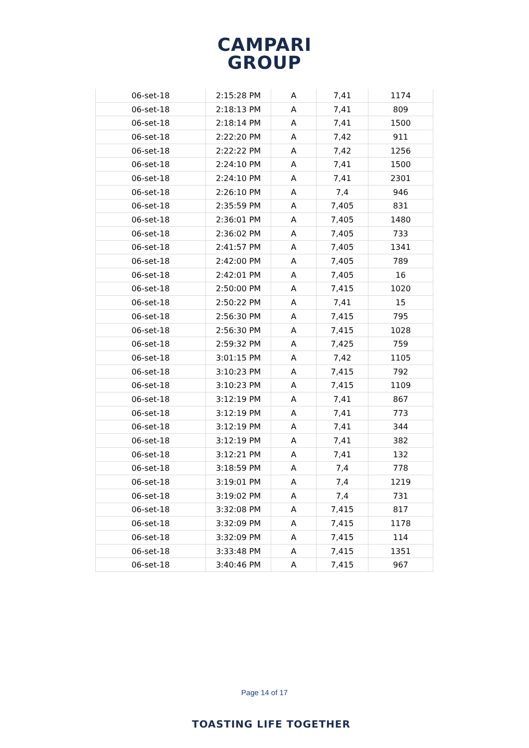CAMPARI
GROUP
| 06-set-18 | 2:15:28 PM | A | 7,41 | 1174 |
| 06-set-18 | 2:18:13 PM | A | 7,41 | 809 |
| 06-set-18 | 2:18:14 PM | A | 7,41 | 1500 |
| 06-set-18 | 2:22:20 PM | A | 7,42 | 911 |
| 06-set-18 | 2:22:22 PM | A | 7,42 | 1256 |
| 06-set-18 | 2:24:10 PM | A | 7,41 | 1500 |
| 06-set-18 | 2:24:10 PM | A | 7,41 | 2301 |
| 06-set-18 | 2:26:10 PM | A | 7,4 | 946 |
| 06-set-18 | 2:35:59 PM | A | 7,405 | 831 |
| 06-set-18 | 2:36:01 PM | A | 7,405 | 1480 |
| 06-set-18 | 2:36:02 PM | A | 7,405 | 733 |
| 06-set-18 | 2:41:57 PM | A | 7,405 | 1341 |
| 06-set-18 | 2:42:00 PM | A | 7,405 | 789 |
| 06-set-18 | 2:42:01 PM | A | 7,405 | 16 |
| 06-set-18 | 2:50:00 PM | A | 7,415 | 1020 |
| 06-set-18 | 2:50:22 PM | A | 7,41 | 15 |
| 06-set-18 | 2:56:30 PM | A | 7,415 | 795 |
| 06-set-18 | 2:56:30 PM | A | 7,415 | 1028 |
| 06-set-18 | 2:59:32 PM | A | 7,425 | 759 |
| 06-set-18 | 3:01:15 PM | A | 7,42 | 1105 |
| 06-set-18 | 3:10:23 PM | A | 7,415 | 792 |
| 06-set-18 | 3:10:23 PM | A | 7,415 | 1109 |
| 06-set-18 | 3:12:19 PM | A | 7,41 | 867 |
| 06-set-18 | 3:12:19 PM | A | 7,41 | 773 |
| 06-set-18 | 3:12:19 PM | A | 7,41 | 344 |
| 06-set-18 | 3:12:19 PM | A | 7,41 | 382 |
| 06-set-18 | 3:12:21 PM | A | 7,41 | 132 |
| 06-set-18 | 3:18:59 PM | A | 7,4 | 778 |
| 06-set-18 | 3:19:01 PM | A | 7,4 | 1219 |
| 06-set-18 | 3:19:02 PM | A | 7,4 | 731 |
| 06-set-18 | 3:32:08 PM | A | 7,415 | 817 |
| 06-set-18 | 3:32:09 PM | A | 7,415 | 1178 |
| 06-set-18 | 3:32:09 PM | A | 7,415 | 114 |
| 06-set-18 | 3:33:48 PM | A | 7,415 | 1351 |
| 06-set-18 | 3:40:46 PM | A | 7,415 | 967 |
Page 14 of 17
TOASTING LIFE TOGETHER